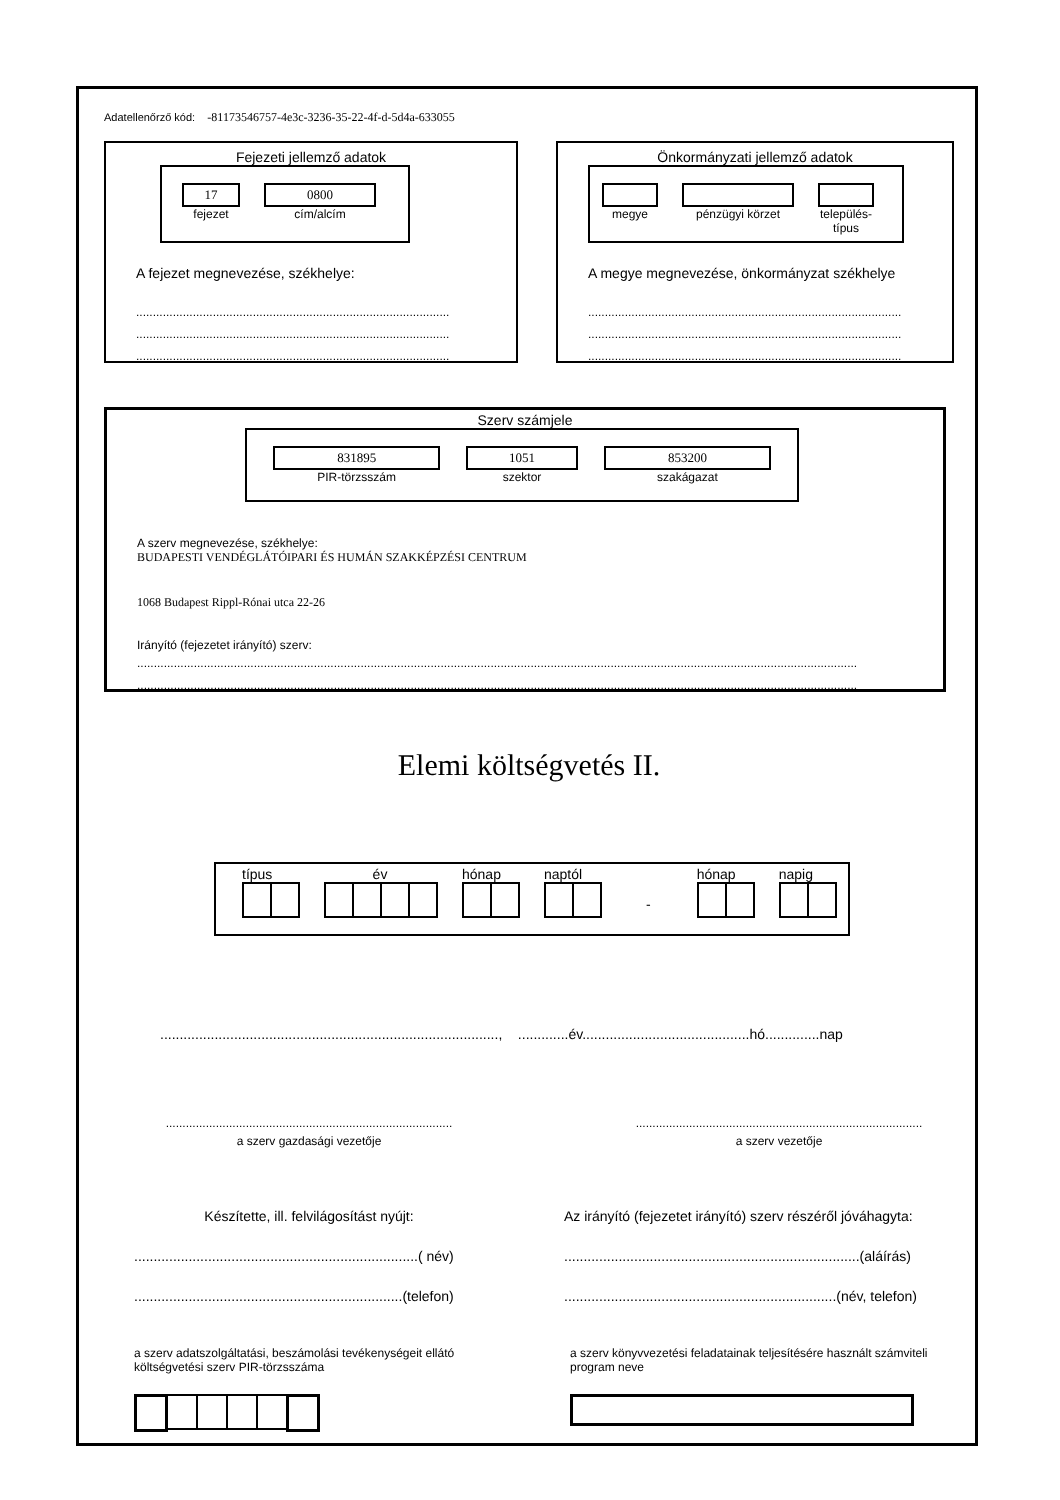Adatellenőrző kód: -81173546757-4e3c-3236-35-22-4f-d-5d4a-633055
Fejezeti jellemző adatok
17
fejezet
0800
cím/alcím
A fejezet megnevezése, székhelye:
..............................................................................................
..............................................................................................
..............................................................................................
Önkormányzati jellemző adatok
megye pénzügyi körzet település-típus
A megye megnevezése, önkormányzat székhelye
..............................................................................................
..............................................................................................
..............................................................................................
Szerv számjele
831895
PIR-törzsszám
1051
szektor
853200
szakágazat
A szerv megnevezése, székhelye:
BUDAPESTI VENDÉGLÁTÓIPARI ÉS HUMÁN SZAKKÉPZÉSI CENTRUM
1068 Budapest Rippl-Rónai utca 22-26
Irányító (fejezetet irányító) szerv:
........................................................................................................................................................................................................................
........................................................................................................................................................................................................................
Elemi költségvetés II.
típus év hónap naptól
-
hónap napig
......................................................................................., .............év...........................................hó..............nap
......................................................................................
a szerv gazdasági vezetője
......................................................................................
a szerv vezetője
Készítette, ill. felvilágosítást nyújt:
.........................................................................( név)
.....................................................................(telefon)
Az irányító (fejezetet irányító) szerv részéről jóváhagyta:
............................................................................(aláírás)
......................................................................(név, telefon)
a szerv adatszolgáltatási, beszámolási tevékenységeit ellátó költségvetési szerv PIR-törzsszáma
a szerv könyvvezetési feladatainak teljesítésére használt számviteli program neve